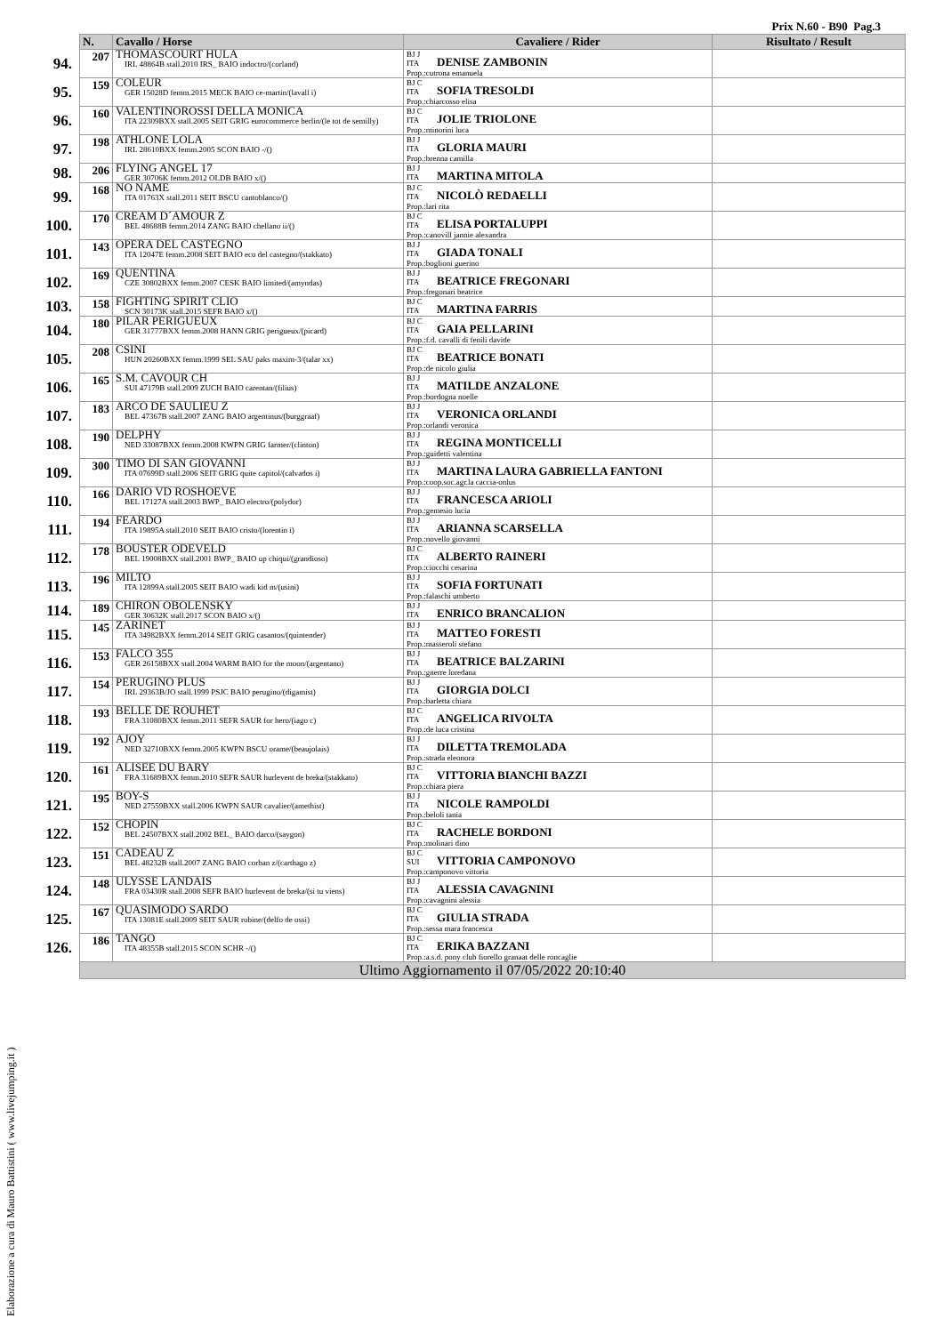Prix N.60 - B90 Pag.3
| | N. | Cavallo / Horse | Cavaliere / Rider | Risultato / Result |
| 94. | 207 | THOMASCOURT HULA IRL 48864B stall.2010 IRS_ BAIO indoctro/(corland) | BJ J ITA DENISE ZAMBONIN Prop.:cutrona emanuela | |
| 95. | 159 | COLEUR GER 15028D femm.2015 MECK BAIO ce-martin/(lavall i) | BJ C ITA SOFIA TRESOLDI Prop.:chiarcosso elisa | |
| 96. | 160 | VALENTINOROSSI DELLA MONICA ITA 22309BXX stall.2005 SEIT GRIG eurocommerce berlin/(le tot de semilly) | BJ C ITA JOLIE TRIOLONE Prop.:minorini luca | |
| 97. | 198 | ATHLONE LOLA IRL 28610BXX femm.2005 SCON BAIO -/() | BJ J ITA GLORIA MAURI Prop.:brenna camilla | |
| 98. | 206 | FLYING ANGEL 17 GER 30706K femm.2012 OLDB BAIO x/() | BJ J ITA MARTINA MITOLA | |
| 99. | 168 | NO NAME ITA 01763X stall.2011 SEIT BSCU cantoblanco/() | BJ C ITA NICOLÒ REDAELLI Prop.:lari rita | |
| 100. | 170 | CREAM D´AMOUR Z BEL 48688B femm.2014 ZANG BAIO chellano ii/() | BJ C ITA ELISA PORTALUPPI Prop.:canovill jannie alexandra | |
| 101. | 143 | OPERA DEL CASTEGNO ITA 12047E femm.2008 SEIT BAIO eco del castegno/(stakkato) | BJ J ITA GIADA TONALI Prop.:boglioni guerino | |
| 102. | 169 | QUENTINA CZE 30802BXX femm.2007 CESK BAIO limited/(amyndas) | BJ J ITA BEATRICE FREGONARI Prop.:fregonari beatrice | |
| 103. | 158 | FIGHTING SPIRIT CLIO SCN 30173K stall.2015 SEFR BAIO x/() | BJ C ITA MARTINA FARRIS | |
| 104. | 180 | PILAR PERIGUEUX GER 31777BXX femm.2008 HANN GRIG perigueux/(picard) | BJ C ITA GAIA PELLARINI Prop.:f.d. cavalli di fenili davide | |
| 105. | 208 | CSINI HUN 20260BXX femm.1999 SEL SAU paks maxim-3/(talar xx) | BJ C ITA BEATRICE BONATI Prop.:de nicolo giulia | |
| 106. | 165 | S.M. CAVOUR CH SUI 47179B stall.2009 ZUCH BAIO carentan/(filius) | BJ J ITA MATILDE ANZALONE Prop.:bordogna noelle | |
| 107. | 183 | ARCO DE SAULIEU Z BEL 47367B stall.2007 ZANG BAIO argentinus/(burggraaf) | BJ J ITA VERONICA ORLANDI Prop.:orlandi veronica | |
| 108. | 190 | DELPHY NED 33087BXX femm.2008 KWPN GRIG farmer/(clinton) | BJ J ITA REGINA MONTICELLI Prop.:guidetti valentina | |
| 109. | 300 | TIMO DI SAN GIOVANNI ITA 07699D stall.2006 SEIT GRIG quite capitol/(calvados i) | BJ J ITA MARTINA LAURA GABRIELLA FANTONI Prop.:coop.soc.agr.la caccia-onlus | |
| 110. | 166 | DARIO VD ROSHOEVE BEL 17127A stall.2003 BWP_ BAIO electro/(polydor) | BJ J ITA FRANCESCA ARIOLI Prop.:gemesio lucia | |
| 111. | 194 | FEARDO ITA 19895A stall.2010 SEIT BAIO cristo/(lorentin i) | BJ J ITA ARIANNA SCARSELLA Prop.:novello giovanni | |
| 112. | 178 | BOUSTER ODEVELD BEL 19008BXX stall.2001 BWP_ BAIO up chiqui/(grandioso) | BJ C ITA ALBERTO RAINERI Prop.:ciocchi cesarina | |
| 113. | 196 | MILTO ITA 12899A stall.2005 SEIT BAIO wadi kid m/(usini) | BJ J ITA SOFIA FORTUNATI Prop.:falaschi umberto | |
| 114. | 189 | CHIRON OBOLENSKY GER 30632K stall.2017 SCON BAIO x/() | BJ J ITA ENRICO BRANCALION | |
| 115. | 145 | ZARINET ITA 34982BXX femm.2014 SEIT GRIG casantos/(quintender) | BJ J ITA MATTEO FORESTI Prop.:masseroli stefano | |
| 116. | 153 | FALCO 355 GER 26158BXX stall.2004 WARM BAIO for the moon/(argentano) | BJ J ITA BEATRICE BALZARINI Prop.:gnerre loredana | |
| 117. | 154 | PERUGINO PLUS IRL 29363B/JO stall.1999 PSJC BAIO perugino/(digamist) | BJ J ITA GIORGIA DOLCI Prop.:barletta chiara | |
| 118. | 193 | BELLE DE ROUHET FRA 31080BXX femm.2011 SEFR SAUR for hero/(iago c) | BJ C ITA ANGELICA RIVOLTA Prop.:de luca cristina | |
| 119. | 192 | AJOY NED 32710BXX femm.2005 KWPN BSCU orame/(beaujolais) | BJ J ITA DILETTA TREMOLADA Prop.:strada eleonora | |
| 120. | 161 | ALISEE DU BARY FRA 31689BXX femm.2010 SEFR SAUR hurlevent de breka/(stakkato) | BJ C ITA VITTORIA BIANCHI BAZZI Prop.:chiara piera | |
| 121. | 195 | BOY-S NED 27559BXX stall.2006 KWPN SAUR cavalier/(amethist) | BJ J ITA NICOLE RAMPOLDI Prop.:beloli tania | |
| 122. | 152 | CHOPIN BEL 24507BXX stall.2002 BEL_ BAIO darco/(saygon) | BJ C ITA RACHELE BORDONI Prop.:molinari dino | |
| 123. | 151 | CADEAU Z BEL 48232B stall.2007 ZANG BAIO corban z/(carthago z) | BJ C SUI VITTORIA CAMPONOVO Prop.:camponovo vittoria | |
| 124. | 148 | ULYSSE LANDAIS FRA 03430R stall.2008 SEFR BAIO hurlevent de breka/(si tu viens) | BJ J ITA ALESSIA CAVAGNINI Prop.:cavagnini alessia | |
| 125. | 167 | QUASIMODO SARDO ITA 13081E stall.2009 SEIT SAUR robine/(delfo de ossi) | BJ C ITA GIULIA STRADA Prop.:sessa mara francesca | |
| 126. | 186 | TANGO ITA 48355B stall.2015 SCON SCHR -/() | BJ C ITA ERIKA BAZZANI Prop.:a.s.d. pony club fiorello granaat delle roncaglie | |
| | Ultimo Aggiornamento il 07/05/2022 20:10:40 | | | |
Elaborazione a cura di Mauro Battistini ( www.livejumping.it )